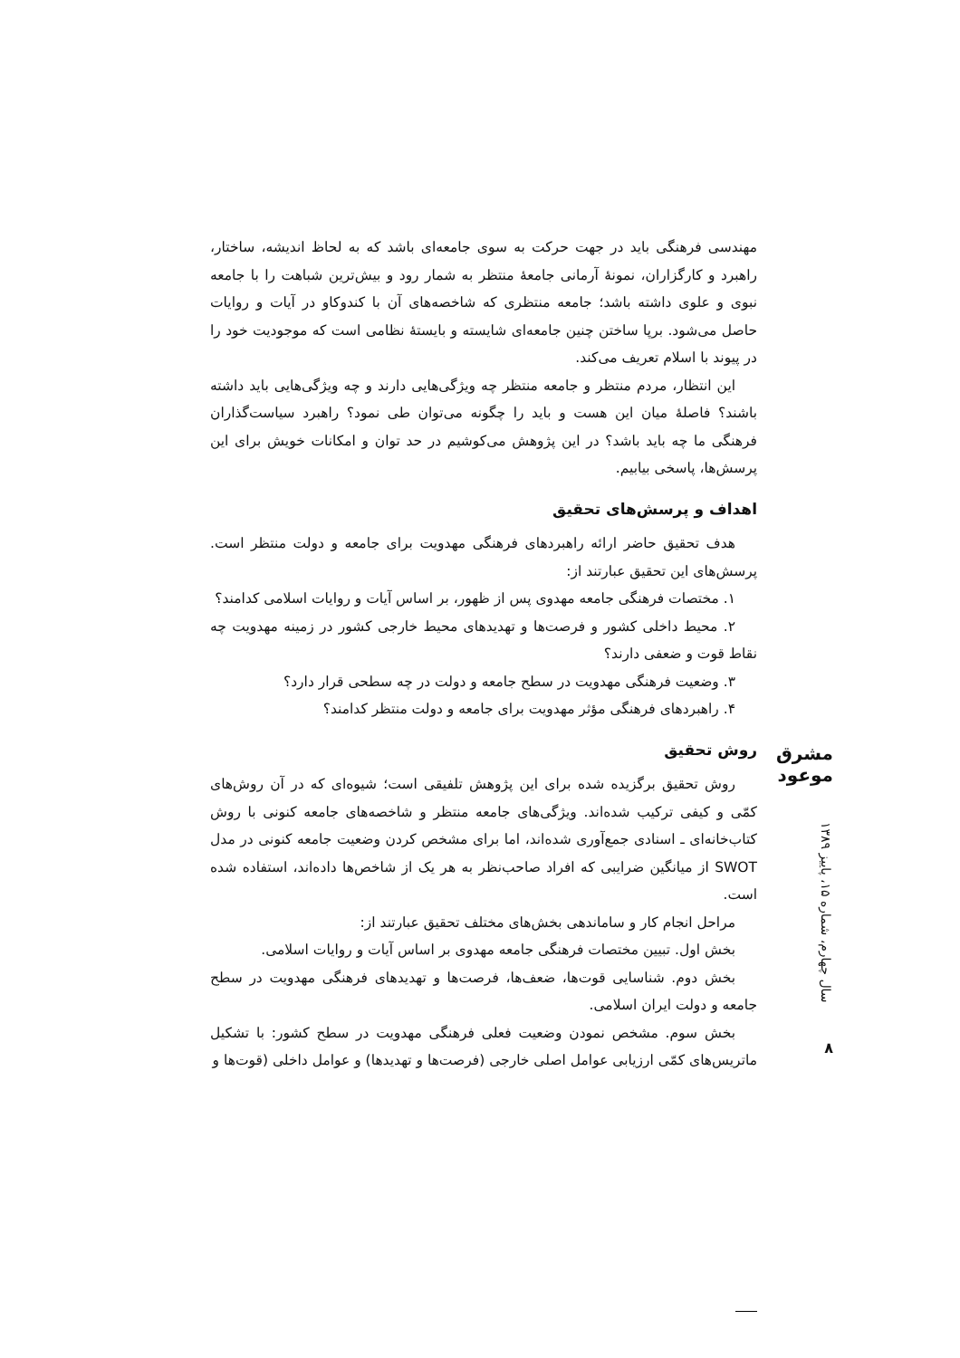مهندسی فرهنگی باید در جهت حرکت به سوی جامعه‌ای باشد که به لحاظ اندیشه، ساختار، راهبرد و کارگزاران، نمونۀ آرمانی جامعۀ منتظر به شمار رود و بیش‌ترین شباهت را با جامعه نبوی و علوی داشته باشد؛ جامعه منتظری که شاخصه‌های آن با کندوکاو در آیات و روایات حاصل می‌شود. برپا ساختن چنین جامعه‌ای شایسته و بایستۀ نظامی است که موجودیت خود را در پیوند با اسلام تعریف می‌کند.
این انتظار، مردم منتظر و جامعه منتظر چه ویژگی‌هایی دارند و چه ویژگی‌هایی باید داشته باشند؟ فاصلۀ میان این هست و باید را چگونه می‌توان طی نمود؟ راهبرد سیاست‌گذاران فرهنگی ما چه باید باشد؟ در این پژوهش می‌کوشیم در حد توان و امکانات خویش برای این پرسش‌ها، پاسخی بیابیم.
اهداف و پرسش‌های تحقیق
هدف تحقیق حاضر ارائه راهبردهای فرهنگی مهدویت برای جامعه و دولت منتظر است. پرسش‌های این تحقیق عبارتند از:
۱. مختصات فرهنگی جامعه مهدوی پس از ظهور، بر اساس آیات و روایات اسلامی کدامند؟
۲. محیط داخلی کشور و فرصت‌ها و تهدیدهای محیط خارجی کشور در زمینه مهدویت چه نقاط قوت و ضعفی دارند؟
۳. وضعیت فرهنگی مهدویت در سطح جامعه و دولت در چه سطحی قرار دارد؟
۴. راهبردهای فرهنگی مؤثر مهدویت برای جامعه و دولت منتظر کدامند؟
روش تحقیق
روش تحقیق برگزیده شده برای این پژوهش تلفیقی است؛ شیوه‌ای که در آن روش‌های کمّی و کیفی ترکیب شده‌اند. ویژگی‌های جامعه منتظر و شاخصه‌های جامعه کنونی با روش کتاب‌خانه‌ای ـ اسنادی جمع‌آوری شده‌اند، اما برای مشخص کردن وضعیت جامعه کنونی در مدل SWOT از میانگین ضرایبی که افراد صاحب‌نظر به هر یک از شاخص‌ها داده‌اند، استفاده شده است.
مراحل انجام کار و ساماندهی بخش‌های مختلف تحقیق عبارتند از:
بخش اول. تبیین مختصات فرهنگی جامعه مهدوی بر اساس آیات و روایات اسلامی.
بخش دوم. شناسایی قوت‌ها، ضعف‌ها، فرصت‌ها و تهدیدهای فرهنگی مهدویت در سطح جامعه و دولت ایران اسلامی.
بخش سوم. مشخص نمودن وضعیت فعلی فرهنگی مهدویت در سطح کشور: با تشکیل ماتریس‌های کمّی ارزیابی عوامل اصلی خارجی (فرصت‌ها و تهدیدها) و عوامل داخلی (قوت‌ها و
مشرق موعود
سال چهارم، شماره ۱۵، پاییز ۱۳۸۹
۸